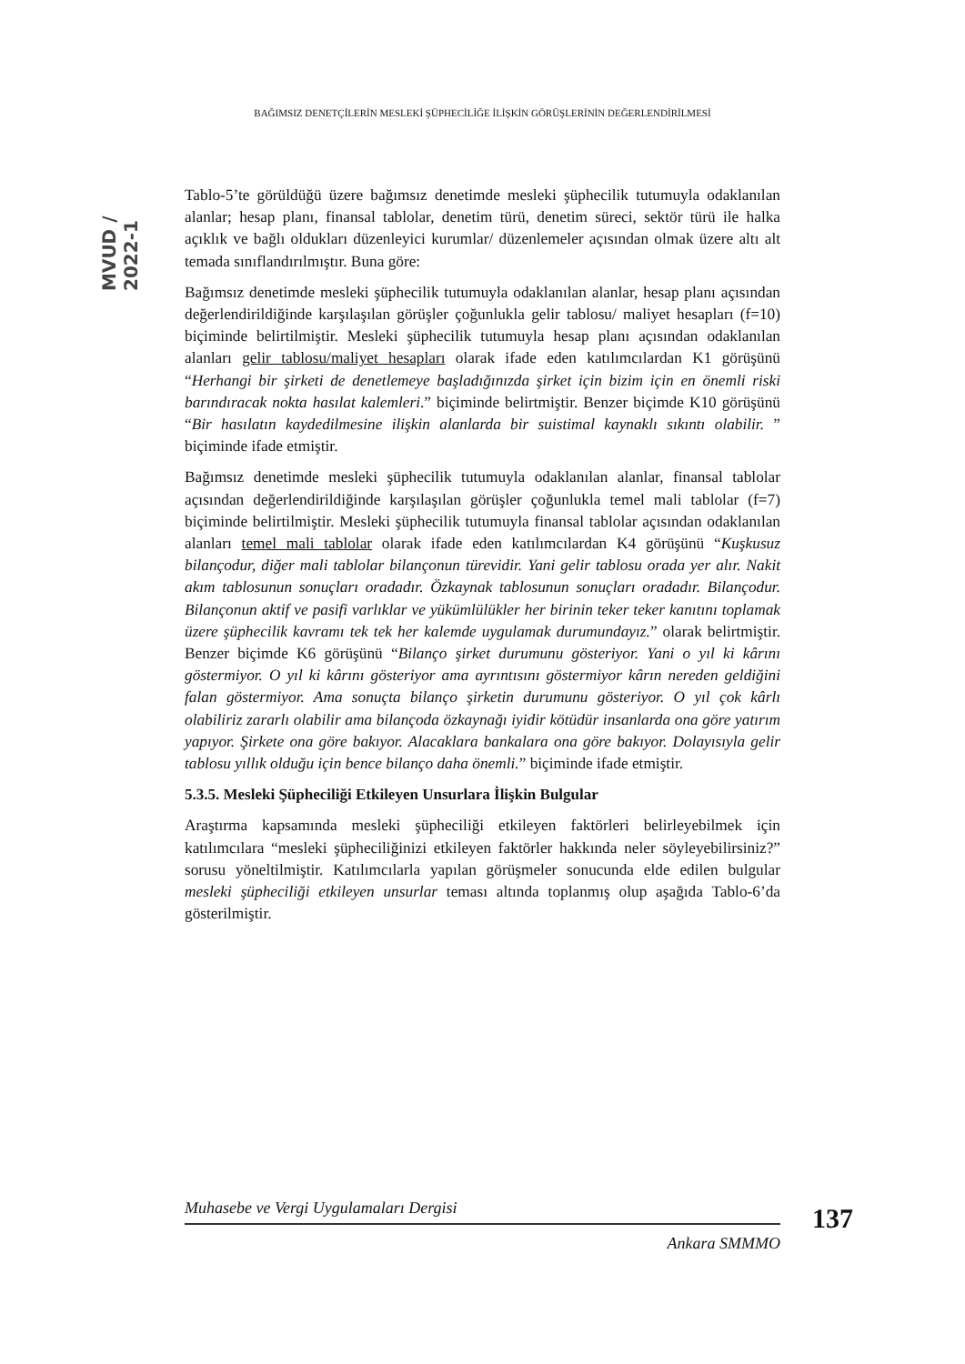BAĞIMSIZ DENETÇİLERİN MESLEKİ ŞÜPHECİLİĞE İLİŞKİN GÖRÜŞLERİNİN DEĞERLENDİRİLMESİ
MVUD / 2022-1
Tablo-5’te görüldüğü üzere bağımsız denetimde mesleki şüphecilik tutumuyla odaklanılan alanlar; hesap planı, finansal tablolar, denetim türü, denetim süreci, sektör türü ile halka açıklık ve bağlı oldukları düzenleyici kurumlar/ düzenlemeler açısından olmak üzere altı alt temada sınıflandırılmıştır. Buna göre:
Bağımsız denetimde mesleki şüphecilik tutumuyla odaklanılan alanlar, hesap planı açısından değerlendirildiğinde karşılaşılan görüşler çoğunlukla gelir tablosu/ maliyet hesapları (f=10) biçiminde belirtilmiştir. Mesleki şüphecilik tutumuyla hesap planı açısından odaklanılan alanları gelir tablosu/maliyet hesapları olarak ifade eden katılımcılardan K1 görüşünü “Herhangi bir şirketi de denetlemeye başladığınızda şirket için bizim için en önemli riski barındıracak nokta hasılat kalemleri.” biçiminde belirtmiştir. Benzer biçimde K10 görüşünü “Bir hasılatın kaydedilmesine ilişkin alanlarda bir suistimal kaynaklı sıkıntı olabilir. ” biçiminde ifade etmiştir.
Bağımsız denetimde mesleki şüphecilik tutumuyla odaklanılan alanlar, finansal tablolar açısından değerlendirildiğinde karşılaşılan görüşler çoğunlukla temel mali tablolar (f=7) biçiminde belirtilmiştir. Mesleki şüphecilik tutumuyla finansal tablolar açısından odaklanılan alanları temel mali tablolar olarak ifade eden katılımcılardan K4 görüşünü “Kuşkusuz bilançodur, diğer mali tablolar bilançonun türevidir. Yani gelir tablosu orada yer alır. Nakit akım tablosunun sonuçları oradadır. Özkaynak tablosunun sonuçları oradadır. Bilançodur. Bilançonun aktif ve pasifi varlıklar ve yükümlülükler her birinin teker teker kanıtını toplamak üzere şüphecilik kavramı tek tek her kalemde uygulamak durumundayız.” olarak belirtmiştir. Benzer biçimde K6 görüşünü “Bilanço şirket durumunu gösteriyor. Yani o yıl ki kârını göstermiyor. O yıl ki kârını gösteriyor ama ayrıntısını göstermiyor kârın nereden geldiğini falan göstermiyor. Ama sonuçta bilanço şirketin durumunu gösteriyor. O yıl çok kârlı olabiliriz zararlı olabilir ama bilançoda özkaynağı iyidir kötüdür insanlarda ona göre yatırım yapıyor. Şirkete ona göre bakıyor. Alacaklara bankalara ona göre bakıyor. Dolayısıyla gelir tablosu yıllık olduğu için bence bilanço daha önemli.” biçiminde ifade etmiştir.
5.3.5. Mesleki Şüpheciliği Etkileyen Unsurlara İlişkin Bulgular
Araştırma kapsamında mesleki şüpheciliği etkileyen faktörleri belirleyebilmek için katılımcılara “mesleki şüpheciliğinizi etkileyen faktörler hakkında neler söyleyebilirsiniz?” sorusu yöneltilmiştir. Katılımcılarla yapılan görüşmeler sonucunda elde edilen bulgular mesleki şüpheciliği etkileyen unsurlar teması altında toplanmış olup aşağıda Tablo-6’da gösterilmiştir.
Muhasebe ve Vergi Uygulamaları Dergisi
Ankara SMMMO
137